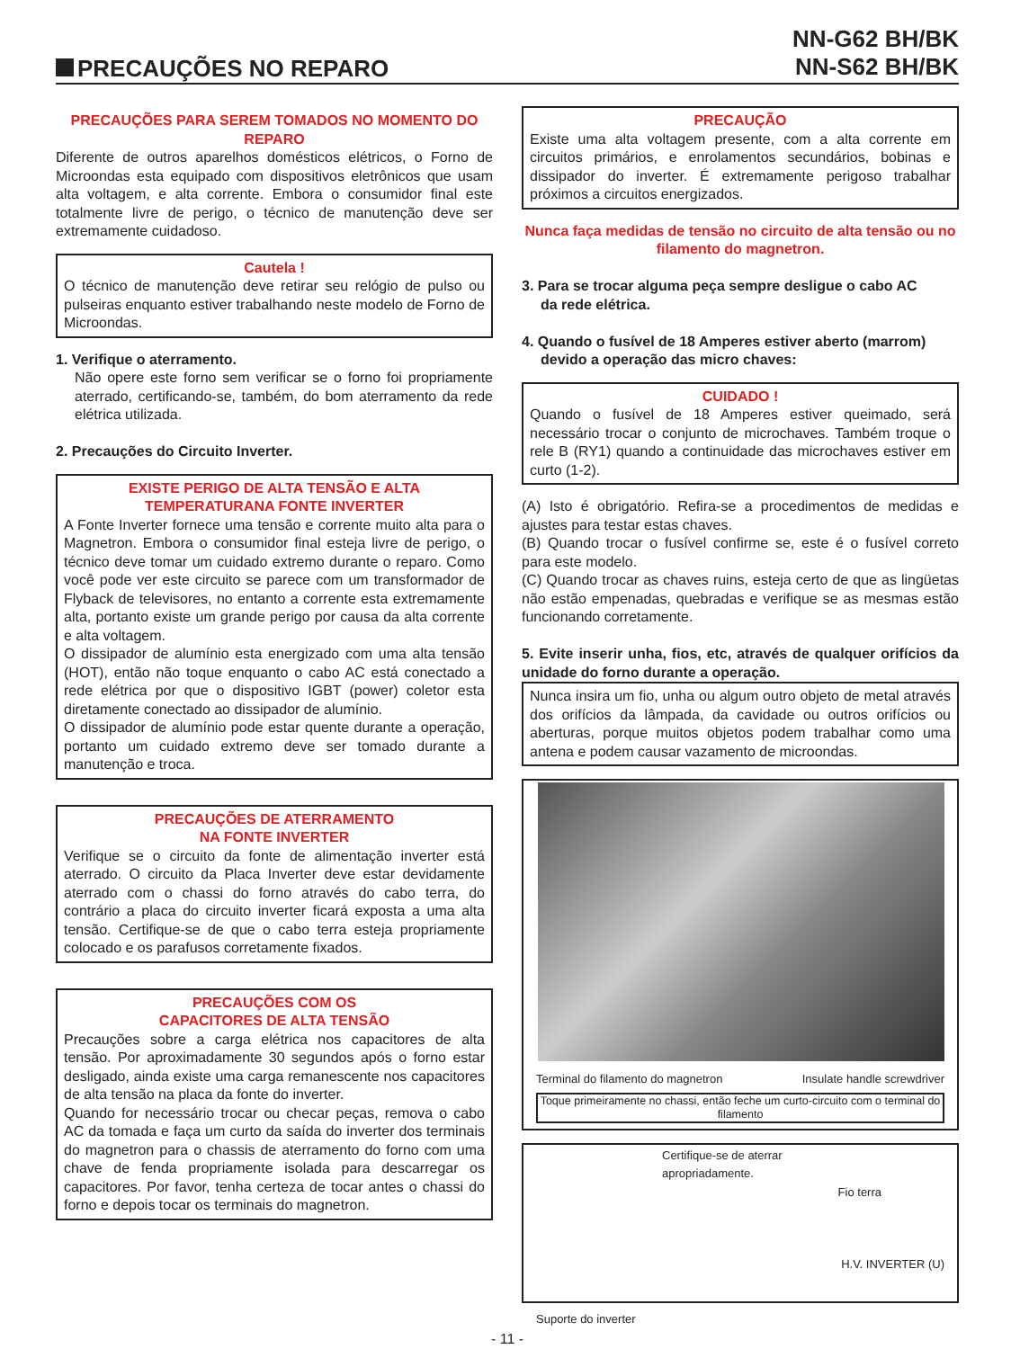PRECAUÇÕES NO REPARO
NN-G62 BH/BK
NN-S62 BH/BK
PRECAUÇÕES PARA SEREM TOMADOS NO MOMENTO DO REPARO
Diferente de outros aparelhos domésticos elétricos, o Forno de Microondas esta equipado com dispositivos eletrônicos que usam alta voltagem, e alta corrente. Embora o consumidor final este totalmente livre de perigo, o técnico de manutenção deve ser extremamente cuidadoso.
Cautela !
O técnico de manutenção deve retirar seu relógio de pulso ou pulseiras enquanto estiver trabalhando neste modelo de Forno de Microondas.
1. Verifique o aterramento.
Não opere este forno sem verificar se o forno foi propriamente aterrado, certificando-se, também, do bom aterramento da rede elétrica utilizada.
2. Precauções do Circuito Inverter.
EXISTE PERIGO DE ALTA TENSÃO E ALTA TEMPERATURANA FONTE INVERTER
A Fonte Inverter fornece uma tensão e corrente muito alta para o Magnetron. Embora o consumidor final esteja livre de perigo, o técnico deve tomar um cuidado extremo durante o reparo. Como você pode ver este circuito se parece com um transformador de Flyback de televisores, no entanto a corrente esta extremamente alta, portanto existe um grande perigo por causa da alta corrente e alta voltagem.
O dissipador de alumínio esta energizado com uma alta tensão (HOT), então não toque enquanto o cabo AC está conectado a rede elétrica por que o dispositivo IGBT (power) coletor esta diretamente conectado ao dissipador de alumínio.
O dissipador de alumínio pode estar quente durante a operação, portanto um cuidado extremo deve ser tomado durante a manutenção e troca.
PRECAUÇÕES DE ATERRAMENTO
NA FONTE INVERTER
Verifique se o circuito da fonte de alimentação inverter está aterrado. O circuito da Placa Inverter deve estar devidamente aterrado com o chassi do forno através do cabo terra, do contrário a placa do circuito inverter ficará exposta a uma alta tensão. Certifique-se de que o cabo terra esteja propriamente colocado e os parafusos corretamente fixados.
PRECAUÇÕES COM OS
CAPACITORES DE ALTA TENSÃO
Precauções sobre a carga elétrica nos capacitores de alta tensão. Por aproximadamente 30 segundos após o forno estar desligado, ainda existe uma carga remanescente nos capacitores de alta tensão na placa da fonte do inverter.
Quando for necessário trocar ou checar peças, remova o cabo AC da tomada e faça um curto da saída do inverter dos terminais do magnetron para o chassis de aterramento do forno com uma chave de fenda propriamente isolada para descarregar os capacitores. Por favor, tenha certeza de tocar antes o chassi do forno e depois tocar os terminais do magnetron.
PRECAUÇÃO
Existe uma alta voltagem presente, com a alta corrente em circuitos primários, e enrolamentos secundários, bobinas e dissipador do inverter. É extremamente perigoso trabalhar próximos a circuitos energizados.
Nunca faça medidas de tensão no circuito de alta tensão ou no filamento do magnetron.
3. Para se trocar alguma peça sempre desligue o cabo AC
da rede elétrica.
4. Quando o fusível de 18 Amperes estiver aberto (marrom)
devido a operação das micro chaves:
CUIDADO !
Quando o fusível de 18 Amperes estiver queimado, será necessário trocar o conjunto de microchaves. Também troque o rele B (RY1) quando a continuidade das microchaves estiver em curto (1-2).
(A) Isto é obrigatório. Refira-se a procedimentos de medidas e ajustes para testar estas chaves.
(B) Quando trocar o fusível confirme se, este é o fusível correto para este modelo.
(C) Quando trocar as chaves ruins, esteja certo de que as lingüetas não estão empenadas, quebradas e verifique se as mesmas estão funcionando corretamente.
5. Evite inserir unha, fios, etc, através de qualquer orifícios da unidade do forno durante a operação.
Nunca insira um fio, unha ou algum outro objeto de metal através dos orifícios da lâmpada, da cavidade ou outros orifícios ou aberturas, porque muitos objetos podem trabalhar como uma antena e podem causar vazamento de microondas.
Terminal do filamento do magnetron Insulate handle screwdriver
Toque primeiramente no chassi, então feche um curto-circuito com o terminal do filamento
Certifique-se de aterrar
apropriadamente.
Fio terra
H.V. INVERTER (U)
Suporte do inverter
- 11 -